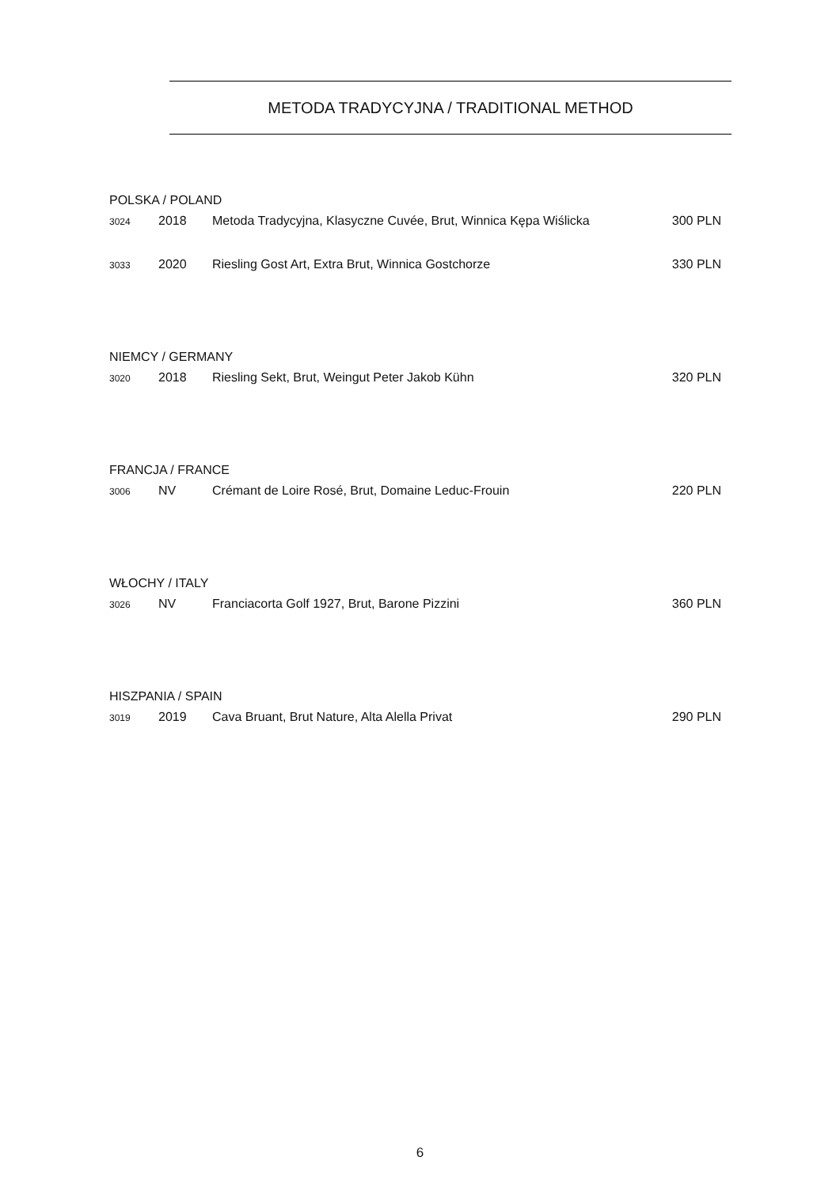METODA TRADYCYJNA / TRADITIONAL METHOD
POLSKA / POLAND
| 3024 | 2018 | Metoda Tradycyjna, Klasyczne Cuvée, Brut, Winnica Kępa Wiślicka | 300 PLN |
| 3033 | 2020 | Riesling Gost Art, Extra Brut, Winnica Gostchorze | 330 PLN |
NIEMCY / GERMANY
| 3020 | 2018 | Riesling Sekt, Brut, Weingut Peter Jakob Kühn | 320 PLN |
FRANCJA / FRANCE
| 3006 | NV | Crémant de Loire Rosé, Brut, Domaine Leduc-Frouin | 220 PLN |
WŁOCHY / ITALY
| 3026 | NV | Franciacorta Golf 1927, Brut, Barone Pizzini | 360 PLN |
HISZPANIA / SPAIN
| 3019 | 2019 | Cava Bruant, Brut Nature, Alta Alella Privat | 290 PLN |
6